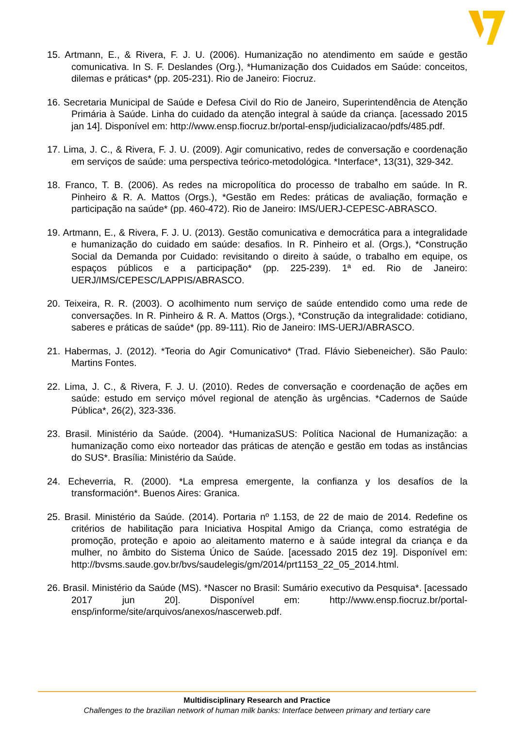15. Artmann, E., & Rivera, F. J. U. (2006). Humanização no atendimento em saúde e gestão comunicativa. In S. F. Deslandes (Org.), *Humanização dos Cuidados em Saúde: conceitos, dilemas e práticas* (pp. 205-231). Rio de Janeiro: Fiocruz.
16. Secretaria Municipal de Saúde e Defesa Civil do Rio de Janeiro, Superintendência de Atenção Primária à Saúde. Linha do cuidado da atenção integral à saúde da criança. [acessado 2015 jan 14]. Disponível em: http://www.ensp.fiocruz.br/portal-ensp/judicializacao/pdfs/485.pdf.
17. Lima, J. C., & Rivera, F. J. U. (2009). Agir comunicativo, redes de conversação e coordenação em serviços de saúde: uma perspectiva teórico-metodológica. *Interface*, 13(31), 329-342.
18. Franco, T. B. (2006). As redes na micropolítica do processo de trabalho em saúde. In R. Pinheiro & R. A. Mattos (Orgs.), *Gestão em Redes: práticas de avaliação, formação e participação na saúde* (pp. 460-472). Rio de Janeiro: IMS/UERJ-CEPESC-ABRASCO.
19. Artmann, E., & Rivera, F. J. U. (2013). Gestão comunicativa e democrática para a integralidade e humanização do cuidado em saúde: desafios. In R. Pinheiro et al. (Orgs.), *Construção Social da Demanda por Cuidado: revisitando o direito à saúde, o trabalho em equipe, os espaços públicos e a participação* (pp. 225-239). 1ª ed. Rio de Janeiro: UERJ/IMS/CEPESC/LAPPIS/ABRASCO.
20. Teixeira, R. R. (2003). O acolhimento num serviço de saúde entendido como uma rede de conversações. In R. Pinheiro & R. A. Mattos (Orgs.), *Construção da integralidade: cotidiano, saberes e práticas de saúde* (pp. 89-111). Rio de Janeiro: IMS-UERJ/ABRASCO.
21. Habermas, J. (2012). *Teoria do Agir Comunicativo* (Trad. Flávio Siebeneicher). São Paulo: Martins Fontes.
22. Lima, J. C., & Rivera, F. J. U. (2010). Redes de conversação e coordenação de ações em saúde: estudo em serviço móvel regional de atenção às urgências. *Cadernos de Saúde Pública*, 26(2), 323-336.
23. Brasil. Ministério da Saúde. (2004). *HumanizaSUS: Política Nacional de Humanização: a humanização como eixo norteador das práticas de atenção e gestão em todas as instâncias do SUS*. Brasília: Ministério da Saúde.
24. Echeverria, R. (2000). *La empresa emergente, la confianza y los desafíos de la transformación*. Buenos Aires: Granica.
25. Brasil. Ministério da Saúde. (2014). Portaria nº 1.153, de 22 de maio de 2014. Redefine os critérios de habilitação para Iniciativa Hospital Amigo da Criança, como estratégia de promoção, proteção e apoio ao aleitamento materno e à saúde integral da criança e da mulher, no âmbito do Sistema Único de Saúde. [acessado 2015 dez 19]. Disponível em: http://bvsms.saude.gov.br/bvs/saudelegis/gm/2014/prt1153_22_05_2014.html.
26. Brasil. Ministério da Saúde (MS). *Nascer no Brasil: Sumário executivo da Pesquisa*. [acessado 2017 jun 20]. Disponível em: http://www.ensp.fiocruz.br/portal-ensp/informe/site/arquivos/anexos/nascerweb.pdf.
Multidisciplinary Research and Practice
Challenges to the brazilian network of human milk banks: Interface between primary and tertiary care